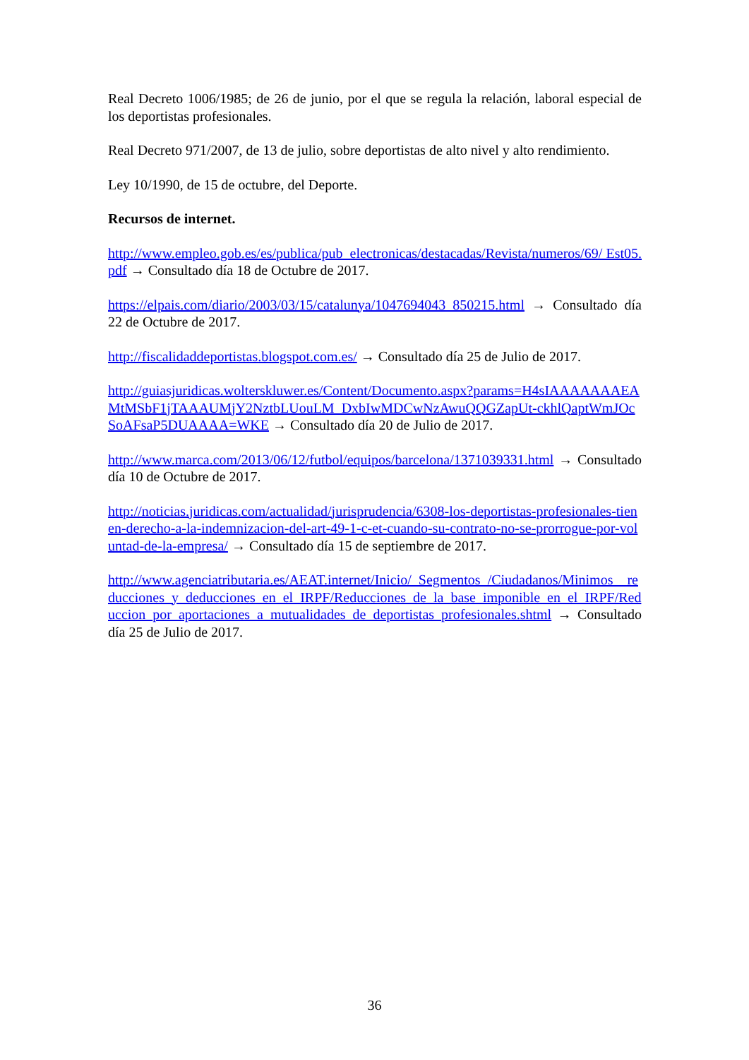Real Decreto 1006/1985; de 26 de junio, por el que se regula la relación, laboral especial de los deportistas profesionales.
Real Decreto 971/2007, de 13 de julio, sobre deportistas de alto nivel y alto rendimiento.
Ley 10/1990, de 15 de octubre, del Deporte.
Recursos de internet.
http://www.empleo.gob.es/es/publica/pub_electronicas/destacadas/Revista/numeros/69/ Est05.pdf → Consultado día 18 de Octubre de 2017.
https://elpais.com/diario/2003/03/15/catalunya/1047694043_850215.html → Consultado día 22 de Octubre de 2017.
http://fiscalidaddeportistas.blogspot.com.es/ → Consultado día 25 de Julio de 2017.
http://guiasjuridicas.wolterskluwer.es/Content/Documento.aspx?params=H4sIAAAAAAAEAMtMSbF1jTAAAUMjY2NztbLUouLM_DxbIwMDCwNzAwuQQGZapUt-ckhlQaptWmJOcSoAFsaP5DUAAAA=WKE → Consultado día 20 de Julio de 2017.
http://www.marca.com/2013/06/12/futbol/equipos/barcelona/1371039331.html → Consultado día 10 de Octubre de 2017.
http://noticias.juridicas.com/actualidad/jurisprudencia/6308-los-deportistas-profesionales-tienen-derecho-a-la-indemnizacion-del-art-49-1-c-et-cuando-su-contrato-no-se-prorrogue-por-voluntad-de-la-empresa/ → Consultado día 15 de septiembre de 2017.
http://www.agenciatributaria.es/AEAT.internet/Inicio/_Segmentos_/Ciudadanos/Minimos__reducciones_y_deducciones_en_el_IRPF/Reducciones_de_la_base_imponible_en_el_IRPF/Reduccion_por_aportaciones_a_mutualidades_de_deportistas_profesionales.shtml → Consultado día 25 de Julio de 2017.
36